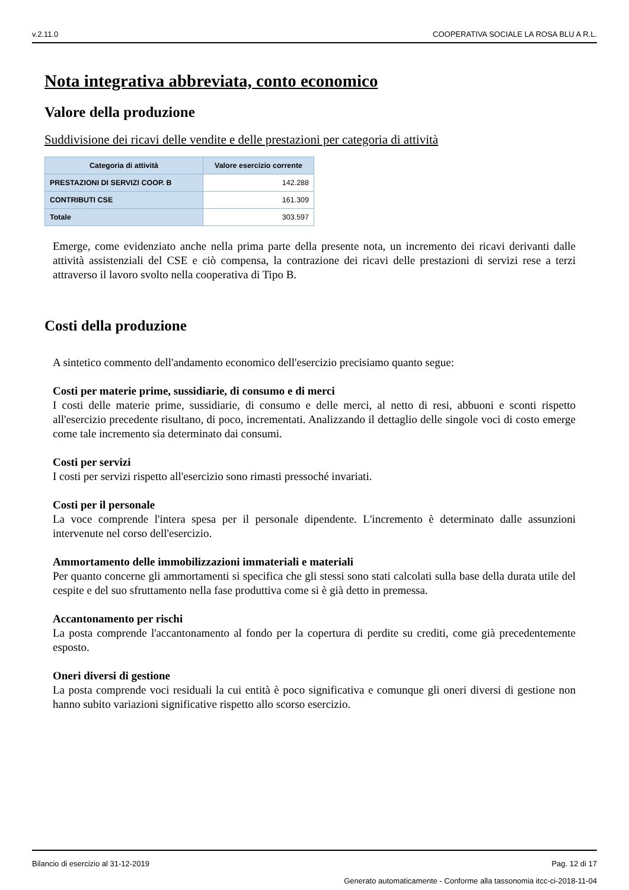v.2.11.0 COOPERATIVA SOCIALE LA ROSA BLU A R.L.
Nota integrativa abbreviata, conto economico
Valore della produzione
Suddivisione dei ricavi delle vendite e delle prestazioni per categoria di attività
| Categoria di attività | Valore esercizio corrente |
| --- | --- |
| PRESTAZIONI DI SERVIZI COOP. B | 142.288 |
| CONTRIBUTI CSE | 161.309 |
| Totale | 303.597 |
Emerge, come evidenziato anche nella prima parte della presente nota, un incremento dei ricavi derivanti dalle attività assistenziali del CSE e ciò compensa, la contrazione dei ricavi delle prestazioni di servizi rese a terzi attraverso il lavoro svolto nella cooperativa di Tipo B.
Costi della produzione
A sintetico commento dell'andamento economico dell'esercizio precisiamo quanto segue:
Costi per materie prime, sussidiarie, di consumo e di merci
I costi delle materie prime, sussidiarie, di consumo e delle merci, al netto di resi, abbuoni e sconti rispetto all'esercizio precedente risultano, di poco, incrementati. Analizzando il dettaglio delle singole voci di costo emerge come tale incremento sia determinato dai consumi.
Costi per servizi
I costi per servizi rispetto all'esercizio sono rimasti pressoché invariati.
Costi per il personale
La voce comprende l'intera spesa per il personale dipendente. L'incremento è determinato dalle assunzioni intervenute nel corso dell'esercizio.
Ammortamento delle immobilizzazioni immateriali e materiali
Per quanto concerne gli ammortamenti si specifica che gli stessi sono stati calcolati sulla base della durata utile del cespite e del suo sfruttamento nella fase produttiva come si è già detto in premessa.
Accantonamento per rischi
La posta comprende l'accantonamento al fondo per la copertura di perdite su crediti, come già precedentemente esposto.
Oneri diversi di gestione
La posta comprende voci residuali la cui entità è poco significativa e comunque gli oneri diversi di gestione non hanno subito variazioni significative rispetto allo scorso esercizio.
Bilancio di esercizio al 31-12-2019 Pag. 12 di 17
Generato automaticamente - Conforme alla tassonomia itcc-ci-2018-11-04